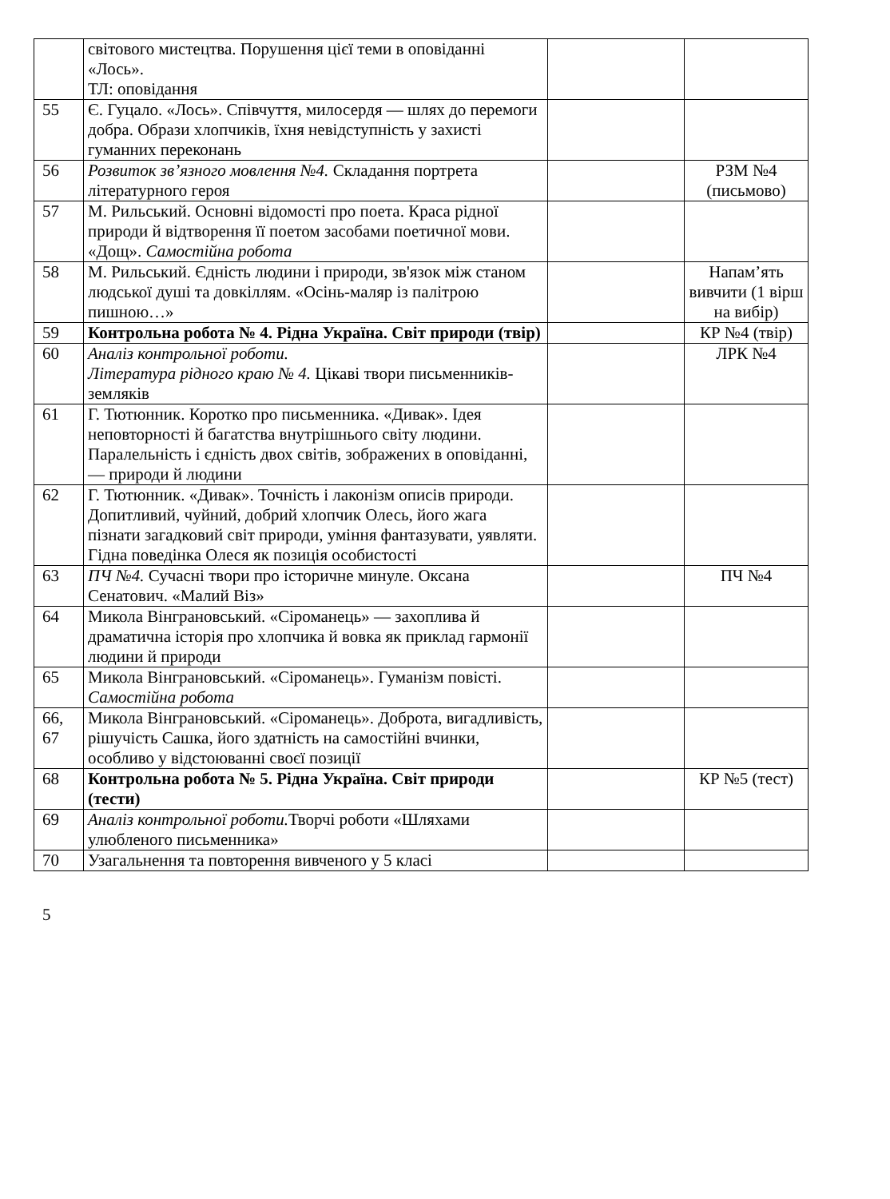| | світового мистецтва. Порушення цієї теми в оповіданні «Лось». ТЛ: оповідання | | |
| 55 | Є. Гуцало. «Лось». Співчуття, милосердя — шлях до перемоги добра. Образи хлопчиків, їхня невідступність у захисті гуманних переконань | | |
| 56 | Розвиток зв’язного мовлення №4. Складання портрета літературного героя | | РЗМ №4 (письмово) |
| 57 | М. Рильський. Основні відомості про поета. Краса рідної природи й відтворення її поетом засобами поетичної мови. «Дощ». Самостійна робота | | |
| 58 | М. Рильський. Єдність людини і природи, зв'язок між станом людської душі та довкіллям. «Осінь-маляр із палітрою пишною…» | | Напам’ять вивчити (1 вірш на вибір) |
| 59 | Контрольна робота № 4. Рідна Україна. Світ природи (твір) | | КР №4 (твір) |
| 60 | Аналіз контрольної роботи. Література рідного краю № 4. Цікаві твори письменників-земляків | | ЛРК №4 |
| 61 | Г. Тютюнник. Коротко про письменника. «Дивак». Ідея неповторності й багатства внутрішнього світу людини. Паралельність і єдність двох світів, зображених в оповіданні, — природи й людини | | |
| 62 | Г. Тютюнник. «Дивак». Точність і лаконізм описів природи. Допитливий, чуйний, добрий хлопчик Олесь, його жага пізнати загадковий світ природи, уміння фантазувати, уявляти. Гідна поведінка Олеся як позиція особистості | | |
| 63 | ПЧ №4. Сучасні твори про історичне минуле. Оксана Сенатович. «Малий Віз» | | ПЧ №4 |
| 64 | Микола Вінграновський. «Сіроманець» — захоплива й драматична історія про хлопчика й вовка як приклад гармонії людини й природи | | |
| 65 | Микола Вінграновський. «Сіроманець». Гуманізм повісті. Самостійна робота | | |
| 66, 67 | Микола Вінграновський. «Сіроманець». Доброта, вигадливість, рішучість Сашка, його здатність на самостійні вчинки, особливо у відстоюванні своєї позиції | | |
| 68 | Контрольна робота № 5. Рідна Україна. Світ природи (тести) | | КР №5 (тест) |
| 69 | Аналіз контрольної роботи. Творчі роботи «Шляхами улюбленого письменника» | | |
| 70 | Узагальнення та повторення вивченого у 5 класі | | |
5